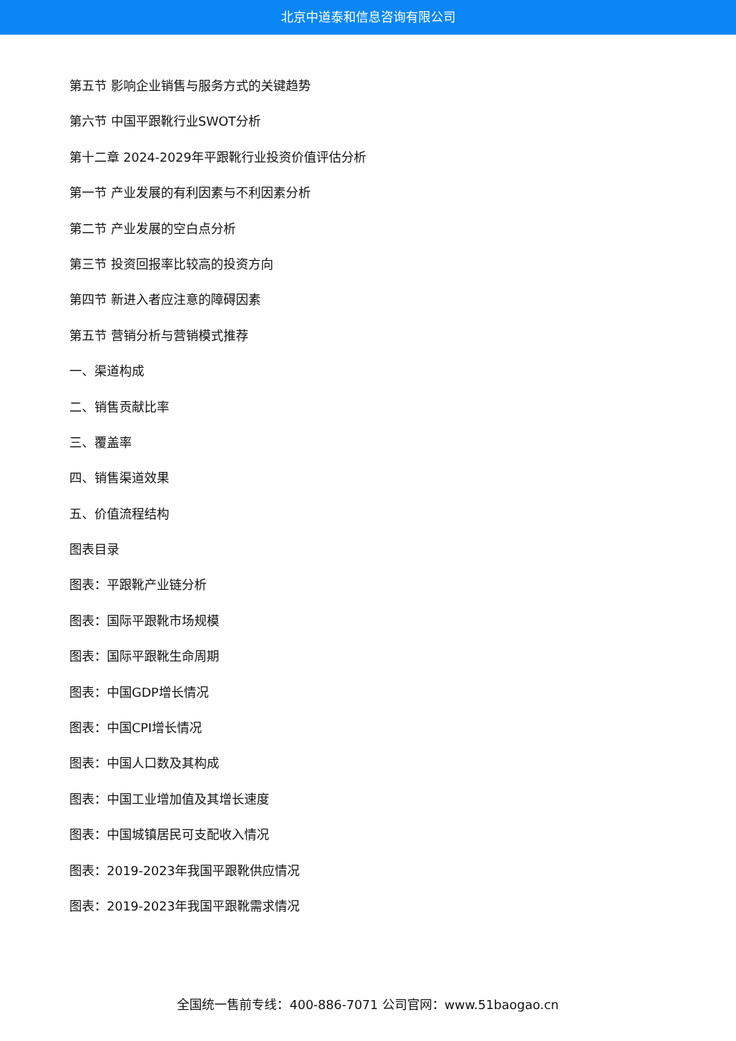北京中道泰和信息咨询有限公司
第五节 影响企业销售与服务方式的关键趋势
第六节 中国平跟靴行业SWOT分析
第十二章 2024-2029年平跟靴行业投资价值评估分析
第一节 产业发展的有利因素与不利因素分析
第二节 产业发展的空白点分析
第三节 投资回报率比较高的投资方向
第四节 新进入者应注意的障碍因素
第五节 营销分析与营销模式推荐
一、渠道构成
二、销售贡献比率
三、覆盖率
四、销售渠道效果
五、价值流程结构
图表目录
图表：平跟靴产业链分析
图表：国际平跟靴市场规模
图表：国际平跟靴生命周期
图表：中国GDP增长情况
图表：中国CPI增长情况
图表：中国人口数及其构成
图表：中国工业增加值及其增长速度
图表：中国城镇居民可支配收入情况
图表：2019-2023年我国平跟靴供应情况
图表：2019-2023年我国平跟靴需求情况
全国统一售前专线：400-886-7071 公司官网：www.51baogao.cn